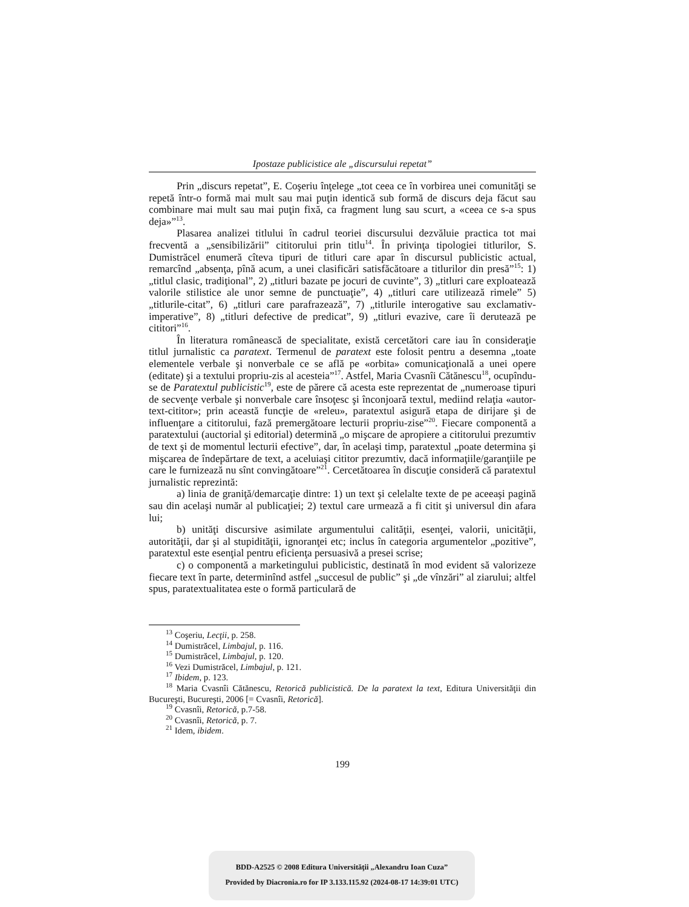Ipostaze publicistice ale „discursului repetat”
Prin „discurs repetat”, E. Coşeriu înţelege „tot ceea ce în vorbirea unei comunităţi se repetă într-o formă mai mult sau mai puţin identică sub formă de discurs deja făcut sau combinare mai mult sau mai puţin fixă, ca fragment lung sau scurt, a «ceea ce s-a spus deja»”<sup>13</sup>.
Plasarea analizei titlului în cadrul teoriei discursului dezvăluie practica tot mai frecventă a „sensibilizării” cititorului prin titlu<sup>14</sup>. În privinţa tipologiei titlurilor, S. Dumistrăcel enumeră cîteva tipuri de titluri care apar în discursul publicistic actual, remarcînd „absenţa, pînă acum, a unei clasificări satisfăcătoare a titlurilor din presă”<sup>15</sup>: 1) „titlul clasic, tradiţional”, 2) „titluri bazate pe jocuri de cuvinte”, 3) „titluri care exploatează valorile stilistice ale unor semne de punctuaţie”, 4) „titluri care utilizează rimele” 5) „titlurile-citat”, 6) „titluri care parafrazează”, 7) „titlurile interogative sau exclamativ-imperative”, 8) „titluri defective de predicat”, 9) „titluri evazive, care îi derutează pe cititori”<sup>16</sup>.
În literatura românească de specialitate, există cercetători care iau în consideraţie titlul jurnalistic ca paratext. Termenul de paratext este folosit pentru a desemna „toate elementele verbale şi nonverbale ce se află pe «orbita» comunicaţională a unei opere (editate) şi a textului propriu-zis al acesteia”<sup>17</sup>. Astfel, Maria Cvasnîi Cătănescu<sup>18</sup>, ocupîndu-se de Paratextul publicistic<sup>19</sup>, este de părere că acesta este reprezentat de „numeroase tipuri de secvenţe verbale şi nonverbale care însoţesc şi înconjoară textul, mediind relaţia «autor-text-cititor»; prin această funcţie de «releu», paratextul asigură etapa de dirijare şi de influenţare a cititorului, fază premergătoare lecturii propriu-zise”<sup>20</sup>. Fiecare componentă a paratextului (auctorial şi editorial) determină „o mişcare de apropiere a cititorului prezumtiv de text şi de momentul lecturii efective”, dar, în acelaşi timp, paratextul „poate determina şi mişcarea de îndepărtare de text, a aceluiaşi cititor prezumtiv, dacă informaţiile/garanţiile pe care le furnizează nu sînt convingătoare”<sup>21</sup>. Cercetătoarea în discuţie consideră că paratextul jurnalistic reprezintă:
a) linia de graniţă/demarcaţie dintre: 1) un text şi celelalte texte de pe aceeaşi pagină sau din acelaşi număr al publicaţiei; 2) textul care urmează a fi citit şi universul din afara lui;
b) unităţi discursive asimilate argumentului calităţii, esenţei, valorii, unicităţii, autorităţii, dar şi al stupidităţii, ignoranţei etc; inclus în categoria argumentelor „pozitive”, paratextul este esenţial pentru eficienţa persuasivă a presei scrise;
c) o componentă a marketingului publicistic, destinată în mod evident să valorizeze fiecare text în parte, determinînd astfel „succesul de public” şi „de vînzări” al ziarului; altfel spus, paratextualitatea este o formă particulară de
<sup>13</sup> Coşeriu, Lecţii, p. 258.
<sup>14</sup> Dumistrăcel, Limbajul, p. 116.
<sup>15</sup> Dumistrăcel, Limbajul, p. 120.
<sup>16</sup> Vezi Dumistrăcel, Limbajul, p. 121.
<sup>17</sup> Ibidem, p. 123.
<sup>18</sup> Maria Cvasnîi Cătănescu, Retorică publicistică. De la paratext la text, Editura Universităţii din Bucureşti, Bucureşti, 2006 [= Cvasnîi, Retorică].
<sup>19</sup> Cvasnîi, Retorică, p.7-58.
<sup>20</sup> Cvasnîi, Retorică, p. 7.
<sup>21</sup> Idem, ibidem.
199
BDD-A2525 © 2008 Editura Universităţii „Alexandru Ioan Cuza”
Provided by Diacronia.ro for IP 3.133.115.92 (2024-08-17 14:39:01 UTC)